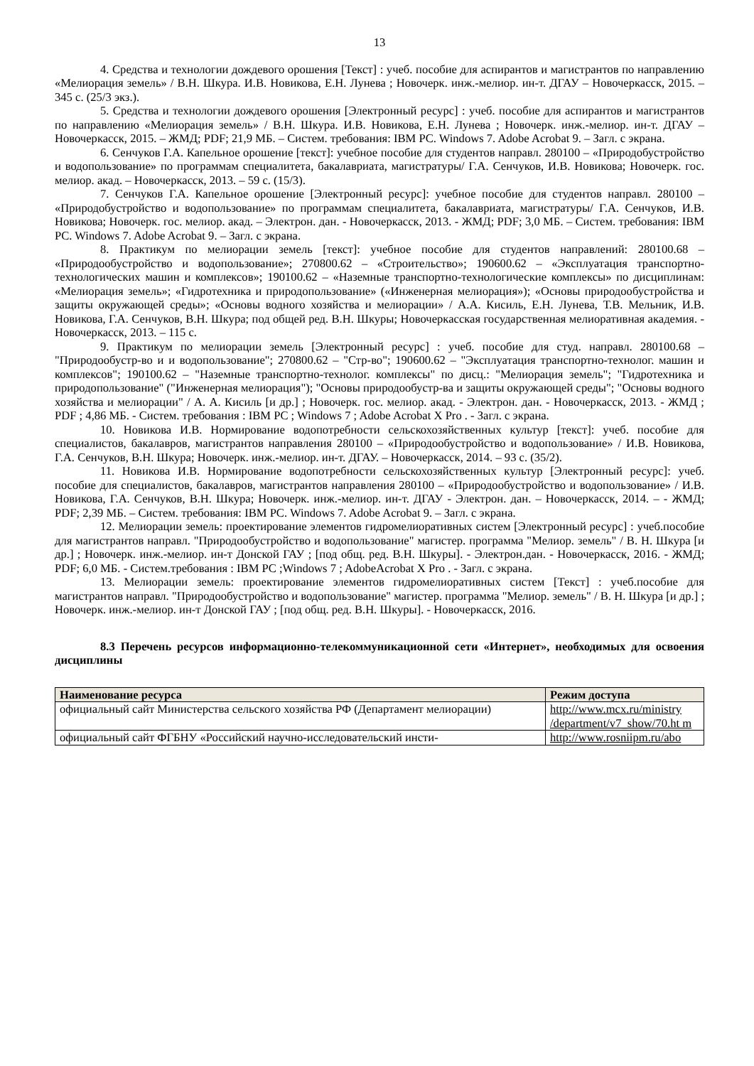13
4. Средства и технологии дождевого орошения [Текст] : учеб. пособие для аспирантов и магистрантов по направлению «Мелиорация земель» / В.Н. Шкура. И.В. Новикова, Е.Н. Лунева ; Новочерк. инж.-мелиор. ин-т. ДГАУ – Новочеркасск, 2015. – 345 с. (25/3 экз.).
5. Средства и технологии дождевого орошения [Электронный ресурс] : учеб. пособие для аспирантов и магистрантов по направлению «Мелиорация земель» / В.Н. Шкура. И.В. Новикова, Е.Н. Лунева ; Новочерк. инж.-мелиор. ин-т. ДГАУ – Новочеркасск, 2015. – ЖМД; PDF; 21,9 МБ. – Систем. требования: IBM PC. Windows 7. Adobe Acrobat 9. – Загл. с экрана.
6. Сенчуков Г.А. Капельное орошение [текст]: учебное пособие для студентов направл. 280100 – «Природобустройство и водопользование» по программам специалитета, бакалавриата, магистратуры/ Г.А. Сенчуков, И.В. Новикова; Новочерк. гос. мелиор. акад. – Новочеркасск, 2013. – 59 с. (15/3).
7. Сенчуков Г.А. Капельное орошение [Электронный ресурс]: учебное пособие для студентов направл. 280100 – «Природобустройство и водопользование» по программам специалитета, бакалавриата, магистратуры/ Г.А. Сенчуков, И.В. Новикова; Новочерк. гос. мелиор. акад. – Электрон. дан. - Новочеркасск, 2013. - ЖМД; PDF; 3,0 МБ. – Систем. требования: IBM PC. Windows 7. Adobe Acrobat 9. – Загл. с экрана.
8. Практикум по мелиорации земель [текст]: учебное пособие для студентов направлений: 280100.68 – «Природообустройство и водопользование»; 270800.62 – «Строительство»; 190600.62 – «Эксплуатация транспортно-технологических машин и комплексов»; 190100.62 – «Наземные транспортно-технологические комплексы» по дисциплинам: «Мелиорация земель»; «Гидротехника и природопользование» («Инженерная мелиорация»); «Основы природообустройства и защиты окружающей среды»; «Основы водного хозяйства и мелиорации» / А.А. Кисиль, Е.Н. Лунева, Т.В. Мельник, И.В. Новикова, Г.А. Сенчуков, В.Н. Шкура; под общей ред. В.Н. Шкуры; Новочеркасская государственная мелиоративная академия. - Новочеркасск, 2013. – 115 с.
9. Практикум по мелиорации земель [Электронный ресурс] : учеб. пособие для студ. направл. 280100.68 – "Природообустр-во и и водопользование"; 270800.62 – "Стр-во"; 190600.62 – "Эксплуатация транспортно-технолог. машин и комплексов"; 190100.62 – "Наземные транспортно-технолог. комплексы" по дисц.: "Мелиорация земель"; "Гидротехника и природопользование" ("Инженерная мелиорация"); "Основы природообустр-ва и защиты окружающей среды"; "Основы водного хозяйства и мелиорации" / А. А. Кисиль [и др.] ; Новочерк. гос. мелиор. акад. - Электрон. дан. - Новочеркасск, 2013. - ЖМД ; PDF ; 4,86 МБ. - Систем. требования : IBM PC ; Windows 7 ; Adobe Acrobat X Pro . - Загл. с экрана.
10. Новикова И.В. Нормирование водопотребности сельскохозяйственных культур [текст]: учеб. пособие для специалистов, бакалавров, магистрантов направления 280100 – «Природообустройство и водопользование» / И.В. Новикова, Г.А. Сенчуков, В.Н. Шкура; Новочерк. инж.-мелиор. ин-т. ДГАУ. – Новочеркасск, 2014. – 93 с. (35/2).
11. Новикова И.В. Нормирование водопотребности сельскохозяйственных культур [Электронный ресурс]: учеб. пособие для специалистов, бакалавров, магистрантов направления 280100 – «Природообустройство и водопользование» / И.В. Новикова, Г.А. Сенчуков, В.Н. Шкура; Новочерк. инж.-мелиор. ин-т. ДГАУ - Электрон. дан. – Новочеркасск, 2014. – - ЖМД; PDF; 2,39 МБ. – Систем. требования: IBM PC. Windows 7. Adobe Acrobat 9. – Загл. с экрана.
12. Мелиорации земель: проектирование элементов гидромелиоративных систем [Электронный ресурс] : учеб.пособие для магистрантов направл. "Природообустройство и водопользование" магистер. программа "Мелиор. земель" / В. Н. Шкура [и др.] ; Новочерк. инж.-мелиор. ин-т Донской ГАУ ; [под общ. ред. В.Н. Шкуры]. - Электрон.дан. - Новочеркасск, 2016. - ЖМД; PDF; 6,0 МБ. - Систем.требования : IBM PC ;Windows 7 ; AdobeAcrobat X Pro . - Загл. с экрана.
13. Мелиорации земель: проектирование элементов гидромелиоративных систем [Текст] : учеб.пособие для магистрантов направл. "Природообустройство и водопользование" магистер. программа "Мелиор. земель" / В. Н. Шкура [и др.] ; Новочерк. инж.-мелиор. ин-т Донской ГАУ ; [под общ. ред. В.Н. Шкуры]. - Новочеркасск, 2016.
8.3 Перечень ресурсов информационно-телекоммуникационной сети «Интернет», необходимых для освоения дисциплины
| Наименование ресурса | Режим доступа |
| --- | --- |
| официальный сайт Министерства сельского хозяйства РФ (Департамент мелиорации) | http://www.mcx.ru/ministry /department/v7_show/70.ht m |
| официальный сайт ФГБНУ «Российский научно-исследовательский инсти- | http://www.rosniipm.ru/abo |